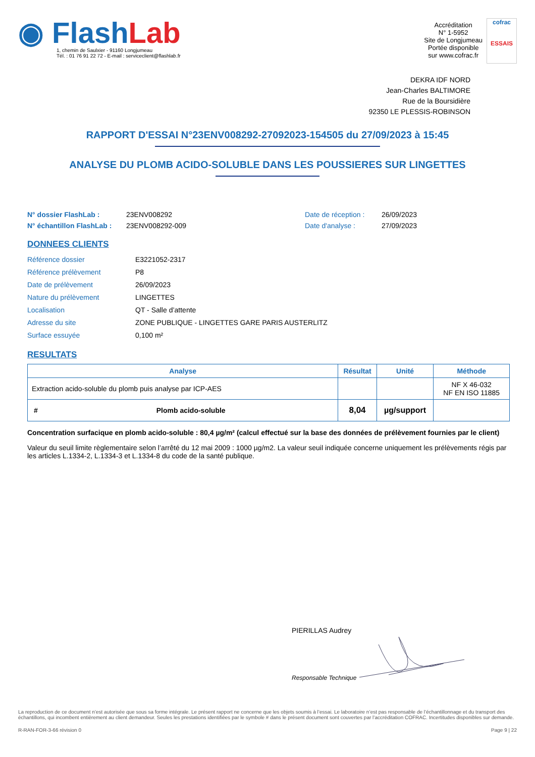◉ FlashLab
1, chemin de Saulxier - 91160 Longjumeau
Tél. : 01 76 91 22 72 - E-mail : serviceclient@flashlab.fr
Accréditation
N° 1-5952
Site de Longjumeau
Portée disponible
sur www.cofrac.fr
cofrac
ESSAIS
DEKRA IDF NORD
Jean-Charles BALTIMORE
Rue de la Boursidière
92350 LE PLESSIS-ROBINSON
RAPPORT D'ESSAI N°23ENV008292-27092023-154505 du 27/09/2023 à 15:45
ANALYSE DU PLOMB ACIDO-SOLUBLE DANS LES POUSSIERES SUR LINGETTES
N° dossier FlashLab : 23ENV008292 Date de réception : 26/09/2023 N° échantillon FlashLab : 23ENV008292-009 Date d'analyse : 27/09/2023
DONNEES CLIENTS
Référence dossier E3221052-2317 Référence prélèvement P8 Date de prélèvement 26/09/2023 Nature du prélèvement LINGETTES Localisation QT - Salle d’attente Adresse du site ZONE PUBLIQUE - LINGETTES GARE PARIS AUSTERLITZ Surface essuyée 0,100 m²
RESULTATS
| Analyse | | Résultat | Unité | Méthode |
| --- | --- | --- | --- | --- |
| Extraction acido-soluble du plomb puis analyse par ICP-AES | | | | NF X 46-032 NF EN ISO 11885 |
| # | Plomb acido-soluble | 8,04 | µg/support | |
Concentration surfacique en plomb acido-soluble : 80,4 µg/m² (calcul effectué sur la base des données de prélèvement fournies par le client)
Valeur du seuil limite règlementaire selon l’arrêté du 12 mai 2009 : 1000 µg/m2. La valeur seuil indiquée concerne uniquement les prélèvements régis par les articles L.1334-2, L.1334-3 et L.1334-8 du code de la santé publique.
PIERILLAS Audrey
Responsable Technique
La reproduction de ce document n’est autorisée que sous sa forme intégrale. Le présent rapport ne concerne que les objets soumis à l’essai. Le laboratoire n’est pas responsable de l’échantillonnage et du transport des échantillons, qui incombent entièrement au client demandeur. Seules les prestations identifiées par le symbole # dans le présent document sont couvertes par l’accréditation COFRAC. Incertitudes disponibles sur demande.
R-RAN-FOR-3-66 révision 0 Page 9 | 22